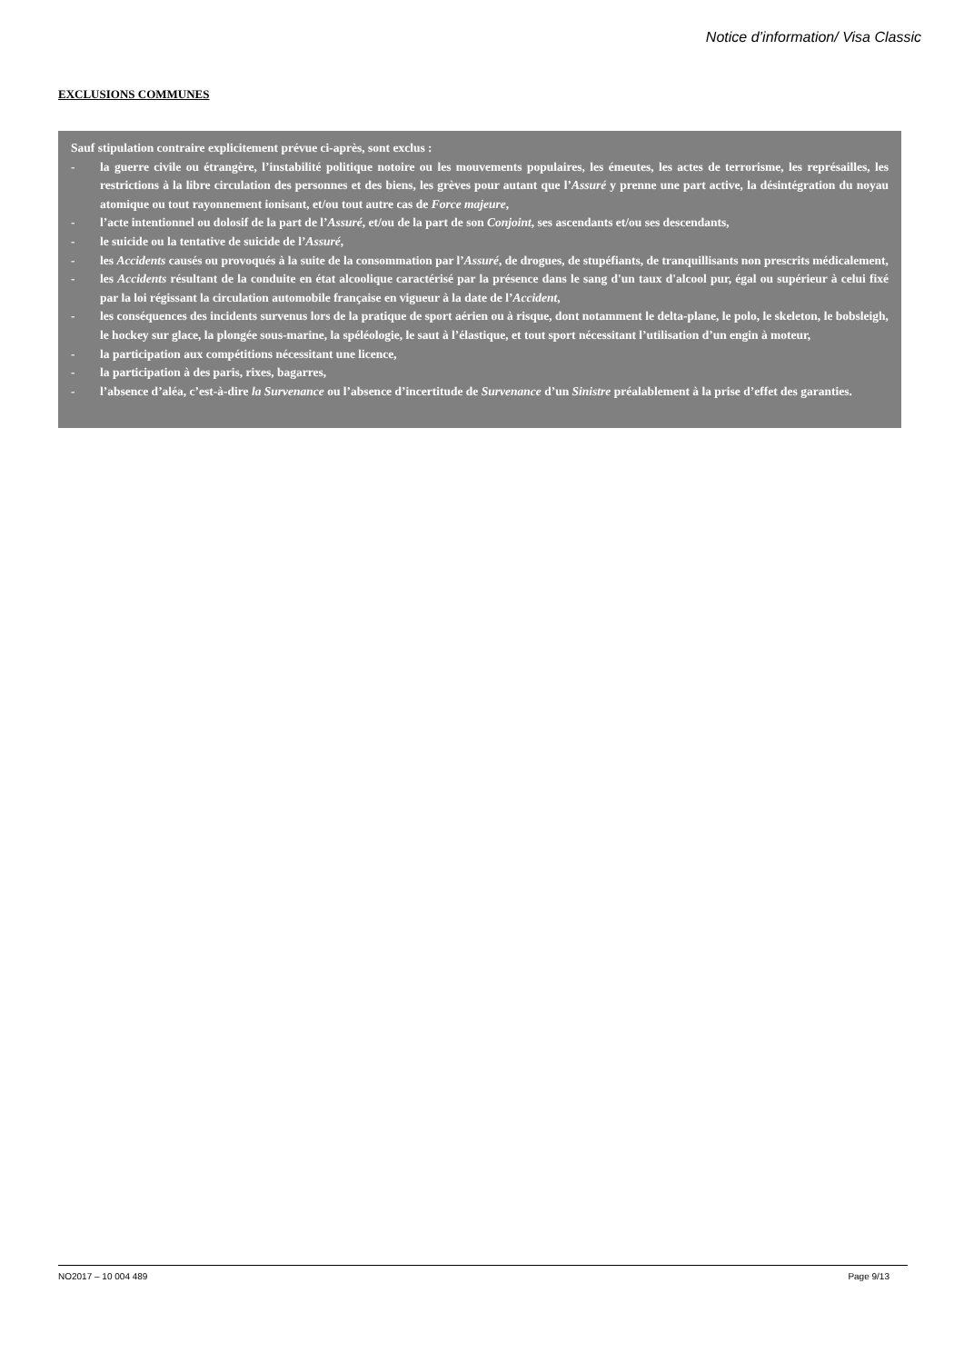Notice d’information/ Visa Classic
EXCLUSIONS COMMUNES
Sauf stipulation contraire explicitement prévue ci-après, sont exclus :
- la guerre civile ou étrangère, l’instabilité politique notoire ou les mouvements populaires, les émeutes, les actes de terrorisme, les représailles, les restrictions à la libre circulation des personnes et des biens, les grèves pour autant que l’Assuré y prenne une part active, la désintégration du noyau atomique ou tout rayonnement ionisant, et/ou tout autre cas de Force majeure,
- l’acte intentionnel ou dolosif de la part de l’Assuré, et/ou de la part de son Conjoint, ses ascendants et/ou ses descendants,
- le suicide ou la tentative de suicide de l’Assuré,
- les Accidents causés ou provoqués à la suite de la consommation par l’Assuré, de drogues, de stupéfiants, de tranquillisants non prescrits médicalement,
- les Accidents résultant de la conduite en état alcoolique caractérisé par la présence dans le sang d'un taux d'alcool pur, égal ou supérieur à celui fixé par la loi régissant la circulation automobile française en vigueur à la date de l’Accident,
- les conséquences des incidents survenus lors de la pratique de sport aérien ou à risque, dont notamment le delta-plane, le polo, le skeleton, le bobsleigh, le hockey sur glace, la plongée sous-marine, la spéléologie, le saut à l’élastique, et tout sport nécessitant l’utilisation d’un engin à moteur,
- la participation aux compétitions nécessitant une licence,
- la participation à des paris, rixes, bagarres,
- l’absence d’aléa, c’est-à-dire la Survenance ou l’absence d’incertitude de Survenance d’un Sinistre préalablement à la prise d’effet des garanties.
NO2017 – 10 004 489 Page 9/13